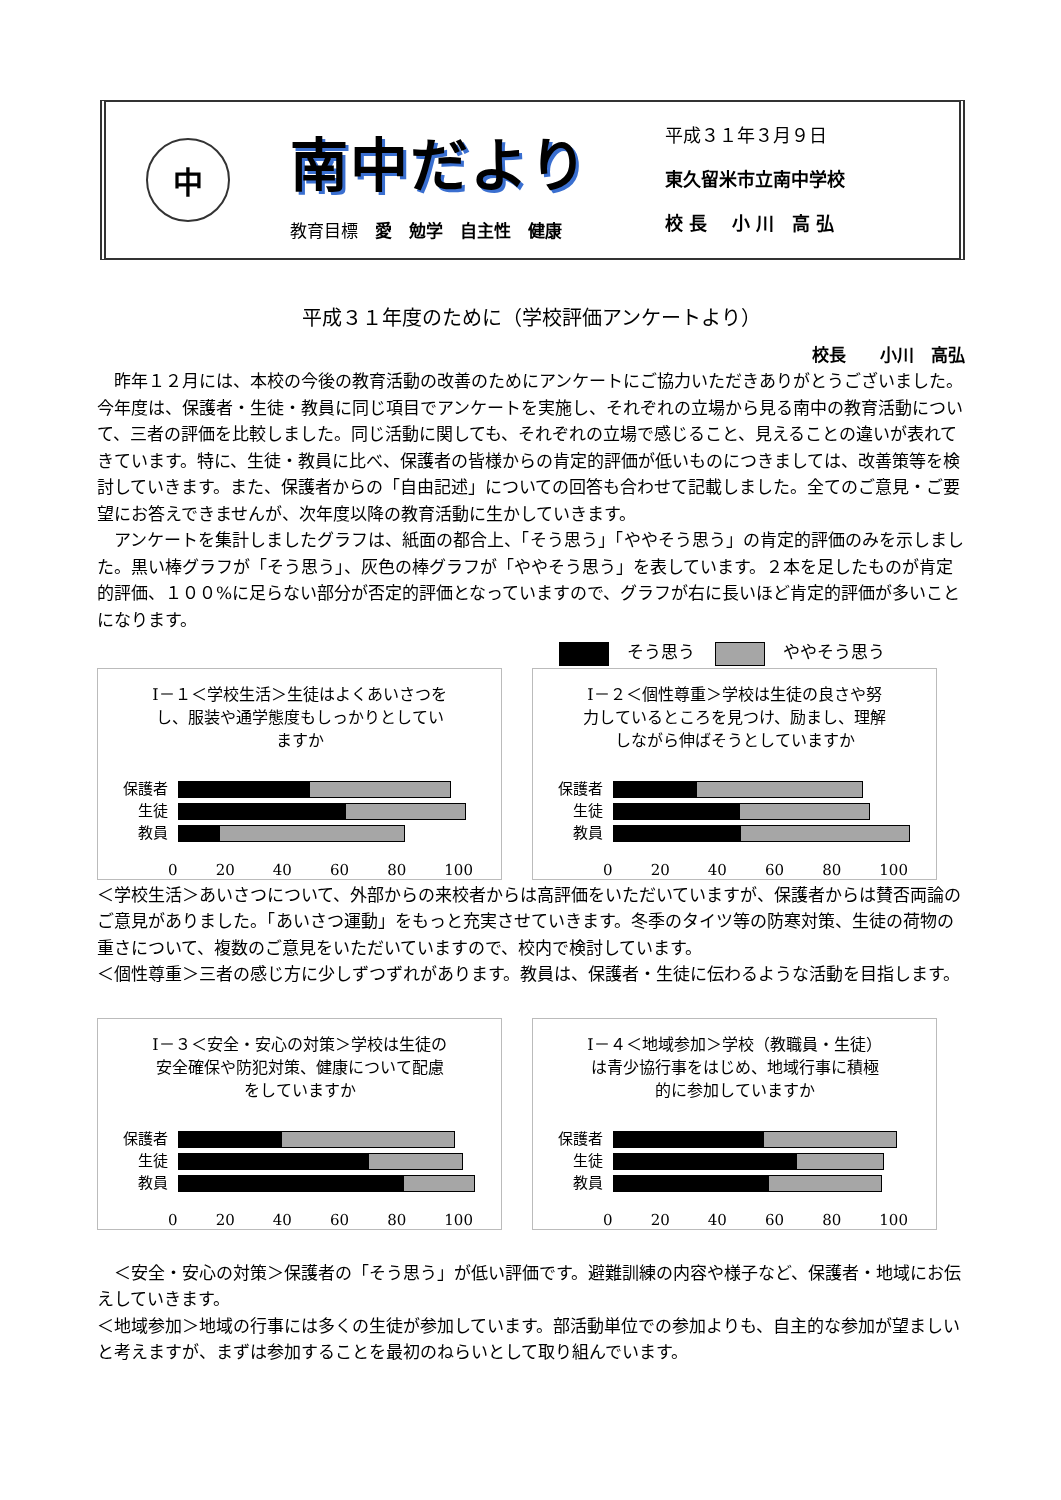中
南中だより
教育目標　愛　勉学　自主性　健康
平成３１年３月９日
東久留米市立南中学校
校 長　 小 川　高 弘
平成３１年度のために（学校評価アンケートより）
校長　　小川　高弘
　昨年１２月には、本校の今後の教育活動の改善のためにアンケートにご協力いただきありがとうございました。今年度は、保護者・生徒・教員に同じ項目でアンケートを実施し、それぞれの立場から見る南中の教育活動について、三者の評価を比較しました。同じ活動に関しても、それぞれの立場で感じること、見えることの違いが表れてきています。特に、生徒・教員に比べ、保護者の皆様からの肯定的評価が低いものにつきましては、改善策等を検討していきます。また、保護者からの「自由記述」についての回答も合わせて記載しました。全てのご意見・ご要望にお答えできませんが、次年度以降の教育活動に生かしていきます。
　アンケートを集計しましたグラフは、紙面の都合上、「そう思う」「ややそう思う」の肯定的評価のみを示しました。黒い棒グラフが「そう思う」、灰色の棒グラフが「ややそう思う」を表しています。２本を足したものが肯定的評価、１００%に足らない部分が否定的評価となっていますので、グラフが右に長いほど肯定的評価が多いことになります。
そう思う ややそう思う
Ⅰ－１＜学校生活＞生徒はよくあいさつをし、服装や通学態度もしっかりとしていますか
保護者
生徒
教員
0 20 40 60 80 100
Ⅰ－２＜個性尊重＞学校は生徒の良さや努力しているところを見つけ、励まし、理解しながら伸ばそうとしていますか
保護者
生徒
教員
0 20 40 60 80 100
＜学校生活＞あいさつについて、外部からの来校者からは高評価をいただいていますが、保護者からは賛否両論のご意見がありました。「あいさつ運動」をもっと充実させていきます。冬季のタイツ等の防寒対策、生徒の荷物の重さについて、複数のご意見をいただいていますので、校内で検討しています。
＜個性尊重＞三者の感じ方に少しずつずれがあります。教員は、保護者・生徒に伝わるような活動を目指します。
Ⅰ－３＜安全・安心の対策＞学校は生徒の安全確保や防犯対策、健康について配慮をしていますか
保護者
生徒
教員
0 20 40 60 80 100
Ⅰ－４＜地域参加＞学校（教職員・生徒）は青少協行事をはじめ、地域行事に積極的に参加していますか
保護者
生徒
教員
0 20 40 60 80 100
　＜安全・安心の対策＞保護者の「そう思う」が低い評価です。避難訓練の内容や様子など、保護者・地域にお伝えしていきます。
＜地域参加＞地域の行事には多くの生徒が参加しています。部活動単位での参加よりも、自主的な参加が望ましいと考えますが、まずは参加することを最初のねらいとして取り組んでいます。